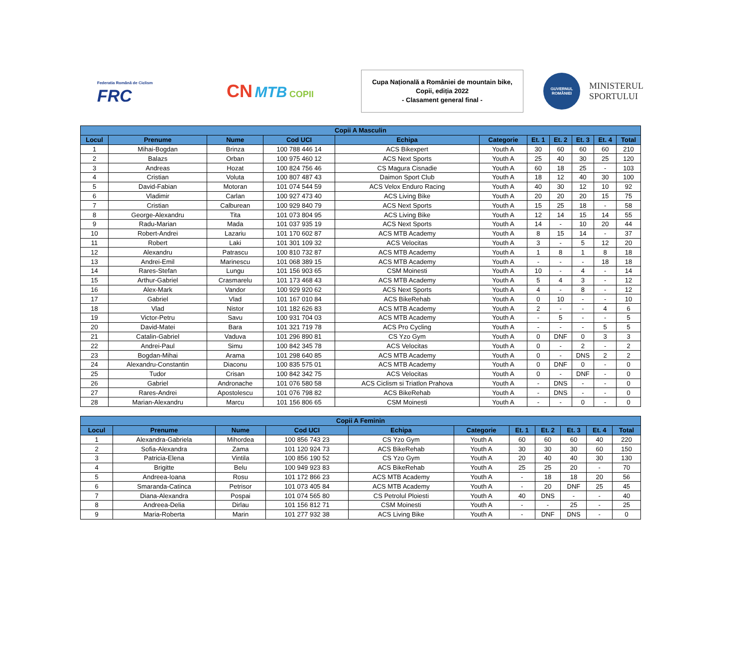Federatia Română de Ciclism
FRC
CN MTB COPII
Cupa Națională a României de mountain bike,
Copii, ediția 2022
- Clasament general final -
GUVERNUL ROMÂNIEI
MINISTERUL
SPORTULUI
| Copii A Masculin | | | | | | | | | | |
| --- | --- | --- | --- | --- | --- | --- | --- | --- | --- | --- |
| Locul | Prenume | Nume | Cod UCI | Echipa | Categorie | Et. 1 | Et. 2 | Et. 3 | Et. 4 | Total |
| 1 | Mihai-Bogdan | Brinza | 100 788 446 14 | ACS Bikexpert | Youth A | 30 | 60 | 60 | 60 | 210 |
| 2 | Balazs | Orban | 100 975 460 12 | ACS Next Sports | Youth A | 25 | 40 | 30 | 25 | 120 |
| 3 | Andreas | Hozat | 100 824 756 46 | CS Magura Cisnadie | Youth A | 60 | 18 | 25 | - | 103 |
| 4 | Cristian | Voluta | 100 807 487 43 | Daimon Sport Club | Youth A | 18 | 12 | 40 | 30 | 100 |
| 5 | David-Fabian | Motoran | 101 074 544 59 | ACS Velox Enduro Racing | Youth A | 40 | 30 | 12 | 10 | 92 |
| 6 | Vladimir | Carlan | 100 927 473 40 | ACS Living Bike | Youth A | 20 | 20 | 20 | 15 | 75 |
| 7 | Cristian | Calburean | 100 929 840 79 | ACS Next Sports | Youth A | 15 | 25 | 18 | - | 58 |
| 8 | George-Alexandru | Tita | 101 073 804 95 | ACS Living Bike | Youth A | 12 | 14 | 15 | 14 | 55 |
| 9 | Radu-Marian | Mada | 101 037 935 19 | ACS Next Sports | Youth A | 14 | - | 10 | 20 | 44 |
| 10 | Robert-Andrei | Lazariu | 101 170 602 87 | ACS MTB Academy | Youth A | 8 | 15 | 14 | - | 37 |
| 11 | Robert | Laki | 101 301 109 32 | ACS Velocitas | Youth A | 3 | - | 5 | 12 | 20 |
| 12 | Alexandru | Patrascu | 100 810 732 87 | ACS MTB Academy | Youth A | 1 | 8 | 1 | 8 | 18 |
| 13 | Andrei-Emil | Marinescu | 101 068 389 15 | ACS MTB Academy | Youth A | - | - | - | 18 | 18 |
| 14 | Rares-Stefan | Lungu | 101 156 903 65 | CSM Moinesti | Youth A | 10 | - | 4 | - | 14 |
| 15 | Arthur-Gabriel | Crasmarelu | 101 173 468 43 | ACS MTB Academy | Youth A | 5 | 4 | 3 | - | 12 |
| 16 | Alex-Mark | Vandor | 100 929 920 62 | ACS Next Sports | Youth A | 4 | - | 8 | - | 12 |
| 17 | Gabriel | Vlad | 101 167 010 84 | ACS BikeRehab | Youth A | 0 | 10 | - | - | 10 |
| 18 | Vlad | Nistor | 101 182 626 83 | ACS MTB Academy | Youth A | 2 | - | - | 4 | 6 |
| 19 | Victor-Petru | Savu | 100 931 704 03 | ACS MTB Academy | Youth A | - | 5 | - | - | 5 |
| 20 | David-Matei | Bara | 101 321 719 78 | ACS Pro Cycling | Youth A | - | - | - | 5 | 5 |
| 21 | Catalin-Gabriel | Vaduva | 101 296 890 81 | CS Yzo Gym | Youth A | 0 | DNF | 0 | 3 | 3 |
| 22 | Andrei-Paul | Simu | 100 842 345 78 | ACS Velocitas | Youth A | 0 | - | 2 | - | 2 |
| 23 | Bogdan-Mihai | Arama | 101 298 640 85 | ACS MTB Academy | Youth A | 0 | - | DNS | 2 | 2 |
| 24 | Alexandru-Constantin | Diaconu | 100 835 575 01 | ACS MTB Academy | Youth A | 0 | DNF | 0 | - | 0 |
| 25 | Tudor | Crisan | 100 842 342 75 | ACS Velocitas | Youth A | 0 | - | DNF | - | 0 |
| 26 | Gabriel | Andronache | 101 076 580 58 | ACS Ciclism si Triatlon Prahova | Youth A | - | DNS | - | - | 0 |
| 27 | Rares-Andrei | Apostolescu | 101 076 798 82 | ACS BikeRehab | Youth A | - | DNS | - | - | 0 |
| 28 | Marian-Alexandru | Marcu | 101 156 806 65 | CSM Moinesti | Youth A | - | - | 0 | - | 0 |
| Copii A Feminin | | | | | | | | | | |
| --- | --- | --- | --- | --- | --- | --- | --- | --- | --- | --- |
| Locul | Prenume | Nume | Cod UCI | Echipa | Categorie | Et. 1 | Et. 2 | Et. 3 | Et. 4 | Total |
| 1 | Alexandra-Gabriela | Mihordea | 100 856 743 23 | CS Yzo Gym | Youth A | 60 | 60 | 60 | 40 | 220 |
| 2 | Sofia-Alexandra | Zama | 101 120 924 73 | ACS BikeRehab | Youth A | 30 | 30 | 30 | 60 | 150 |
| 3 | Patricia-Elena | Vintila | 100 856 190 52 | CS Yzo Gym | Youth A | 20 | 40 | 40 | 30 | 130 |
| 4 | Brigitte | Belu | 100 949 923 83 | ACS BikeRehab | Youth A | 25 | 25 | 20 | - | 70 |
| 5 | Andreea-Ioana | Rosu | 101 172 866 23 | ACS MTB Academy | Youth A | - | 18 | 18 | 20 | 56 |
| 6 | Smaranda-Catinca | Petrisor | 101 073 405 84 | ACS MTB Academy | Youth A | - | 20 | DNF | 25 | 45 |
| 7 | Diana-Alexandra | Pospai | 101 074 565 80 | CS Petrolul Ploiesti | Youth A | 40 | DNS | - | - | 40 |
| 8 | Andreea-Delia | Dirlau | 101 156 812 71 | CSM Moinesti | Youth A | - | - | 25 | - | 25 |
| 9 | Maria-Roberta | Marin | 101 277 932 38 | ACS Living Bike | Youth A | - | DNF | DNS | - | 0 |